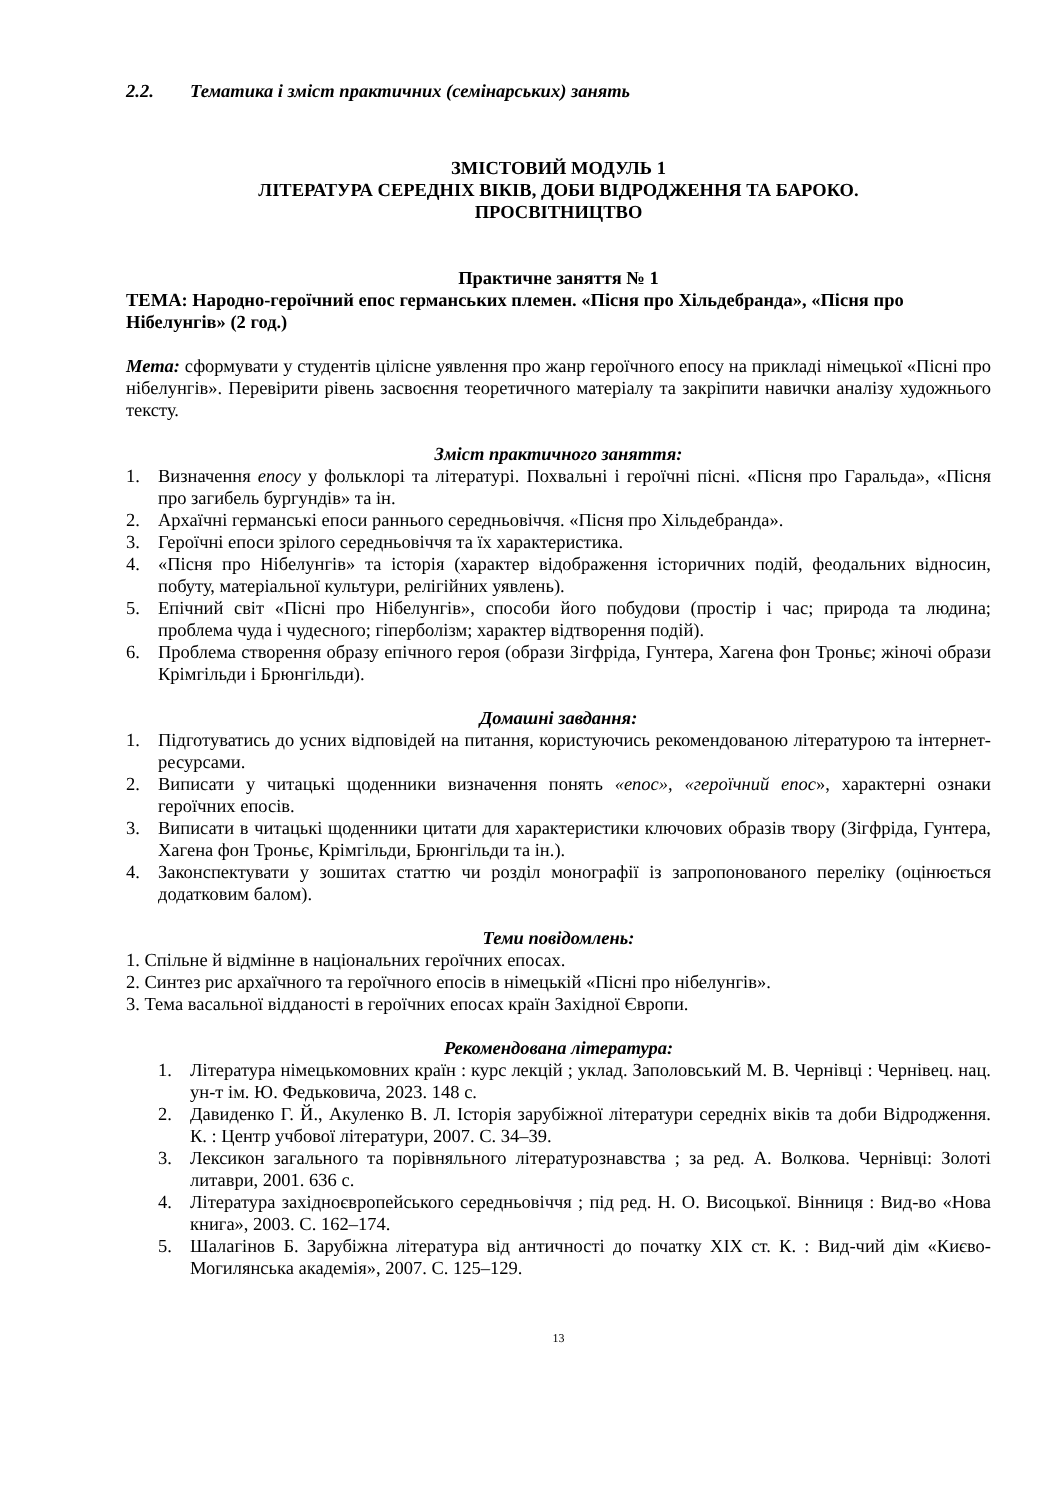2.2. Тематика і зміст практичних (семінарських) занять
ЗМІСТОВИЙ МОДУЛЬ 1
ЛІТЕРАТУРА СЕРЕДНІХ ВІКІВ, ДОБИ ВІДРОДЖЕННЯ ТА БАРОКО.
ПРОСВІТНИЦТВО
Практичне заняття № 1
ТЕМА: Народно-героїчний епос германських племен. «Пісня про Хільдебранда», «Пісня про Нібелунгів» (2 год.)
Мета: сформувати у студентів цілісне уявлення про жанр героїчного епосу на прикладі німецької «Пісні про нібелунгів». Перевірити рівень засвоєння теоретичного матеріалу та закріпити навички аналізу художнього тексту.
Зміст практичного заняття:
1. Визначення епосу у фольклорі та літературі. Похвальні і героїчні пісні. «Пісня про Гаральда», «Пісня про загибель бургундів» та ін.
2. Архаїчні германські епоси раннього середньовіччя. «Пісня про Хільдебранда».
3. Героїчні епоси зрілого середньовіччя та їх характеристика.
4. «Пісня про Нібелунгів» та історія (характер відображення історичних подій, феодальних відносин, побуту, матеріальної культури, релігійних уявлень).
5. Епічний світ «Пісні про Нібелунгів», способи його побудови (простір і час; природа та людина; проблема чуда і чудесного; гіперболізм; характер відтворення подій).
6. Проблема створення образу епічного героя (образи Зігфріда, Гунтера, Хагена фон Троньє; жіночі образи Крімгільди і Брюнгільди).
Домашні завдання:
1. Підготуватись до усних відповідей на питання, користуючись рекомендованою літературою та інтернет-ресурсами.
2. Виписати у читацькі щоденники визначення понять «епос», «героїчний епос», характерні ознаки героїчних епосів.
3. Виписати в читацькі щоденники цитати для характеристики ключових образів твору (Зігфріда, Гунтера, Хагена фон Троньє, Крімгільди, Брюнгільди та ін.).
4. Законспектувати у зошитах статтю чи розділ монографії із запропонованого переліку (оцінюється додатковим балом).
Теми повідомлень:
1. Спільне й відмінне в національних героїчних епосах.
2. Синтез рис архаїчного та героїчного епосів в німецькій «Пісні про нібелунгів».
3. Тема васальної відданості в героїчних епосах країн Західної Європи.
Рекомендована література:
1. Література німецькомовних країн : курс лекцій ; уклад. Заполовський М. В. Чернівці : Чернівец. нац. ун-т ім. Ю. Федьковича, 2023. 148 с.
2. Давиденко Г. Й., Акуленко В. Л. Історія зарубіжної літератури середніх віків та доби Відродження. К. : Центр учбової літератури, 2007. С. 34–39.
3. Лексикон загального та порівняльного літературознавства ; за ред. А. Волкова. Чернівці: Золоті литаври, 2001. 636 с.
4. Література західноєвропейського середньовіччя ; під ред. Н. О. Висоцької. Вінниця : Вид-во «Нова книга», 2003. С. 162–174.
5. Шалагінов Б. Зарубіжна література від античності до початку XIX ст. К. : Вид-чий дім «Києво-Могилянська академія», 2007. С. 125–129.
13